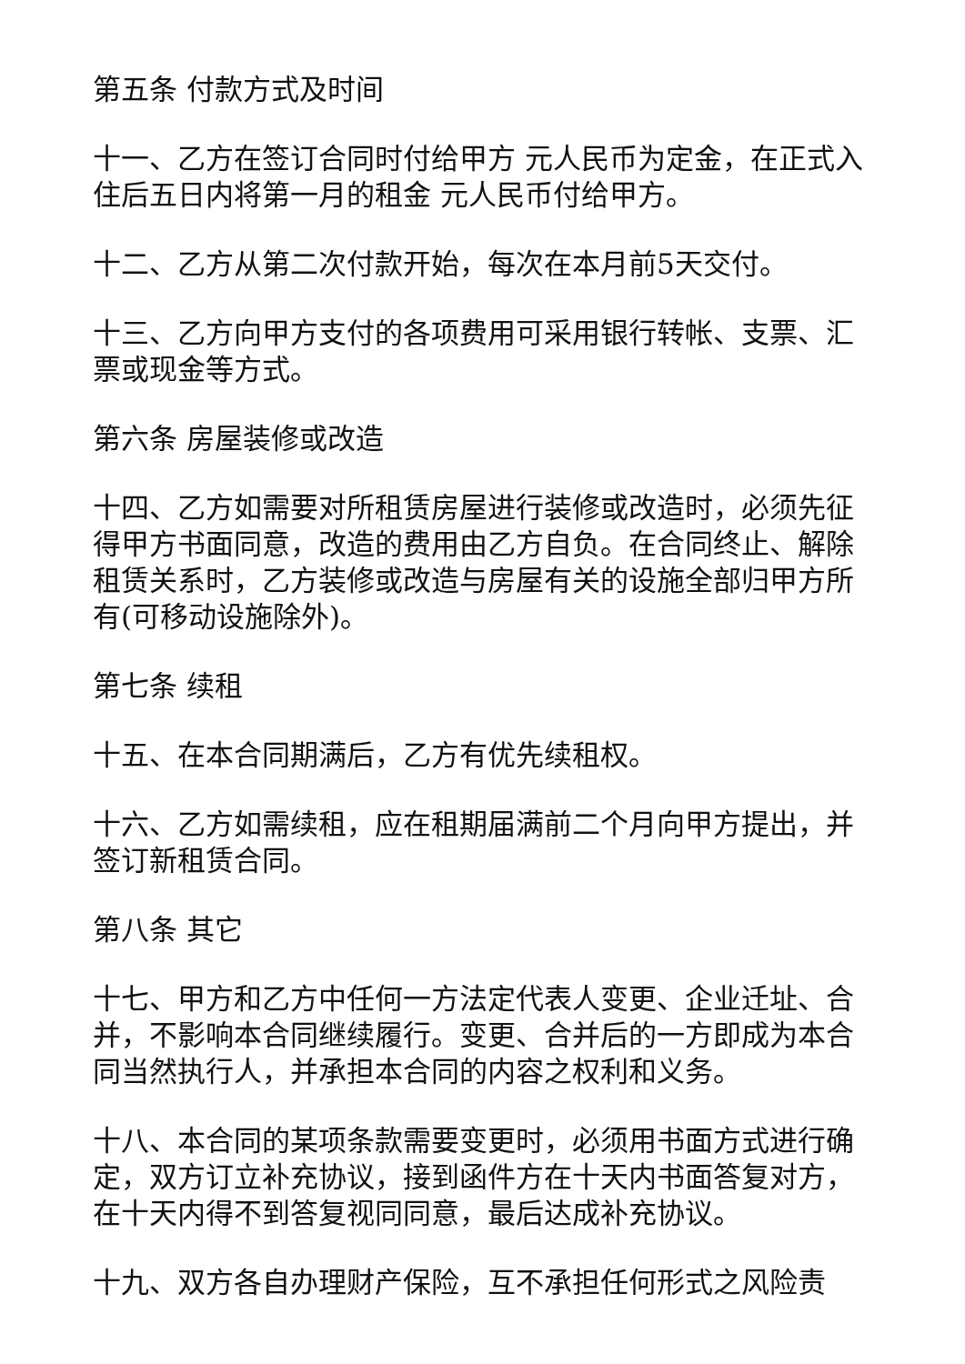第五条 付款方式及时间
十一、乙方在签订合同时付给甲方 元人民币为定金，在正式入住后五日内将第一月的租金 元人民币付给甲方。
十二、乙方从第二次付款开始，每次在本月前5天交付。
十三、乙方向甲方支付的各项费用可采用银行转帐、支票、汇票或现金等方式。
第六条 房屋装修或改造
十四、乙方如需要对所租赁房屋进行装修或改造时，必须先征得甲方书面同意，改造的费用由乙方自负。在合同终止、解除租赁关系时，乙方装修或改造与房屋有关的设施全部归甲方所有(可移动设施除外)。
第七条 续租
十五、在本合同期满后，乙方有优先续租权。
十六、乙方如需续租，应在租期届满前二个月向甲方提出，并签订新租赁合同。
第八条 其它
十七、甲方和乙方中任何一方法定代表人变更、企业迁址、合并，不影响本合同继续履行。变更、合并后的一方即成为本合同当然执行人，并承担本合同的内容之权利和义务。
十八、本合同的某项条款需要变更时，必须用书面方式进行确定，双方订立补充协议，接到函件方在十天内书面答复对方，在十天内得不到答复视同同意，最后达成补充协议。
十九、双方各自办理财产保险，互不承担任何形式之风险责